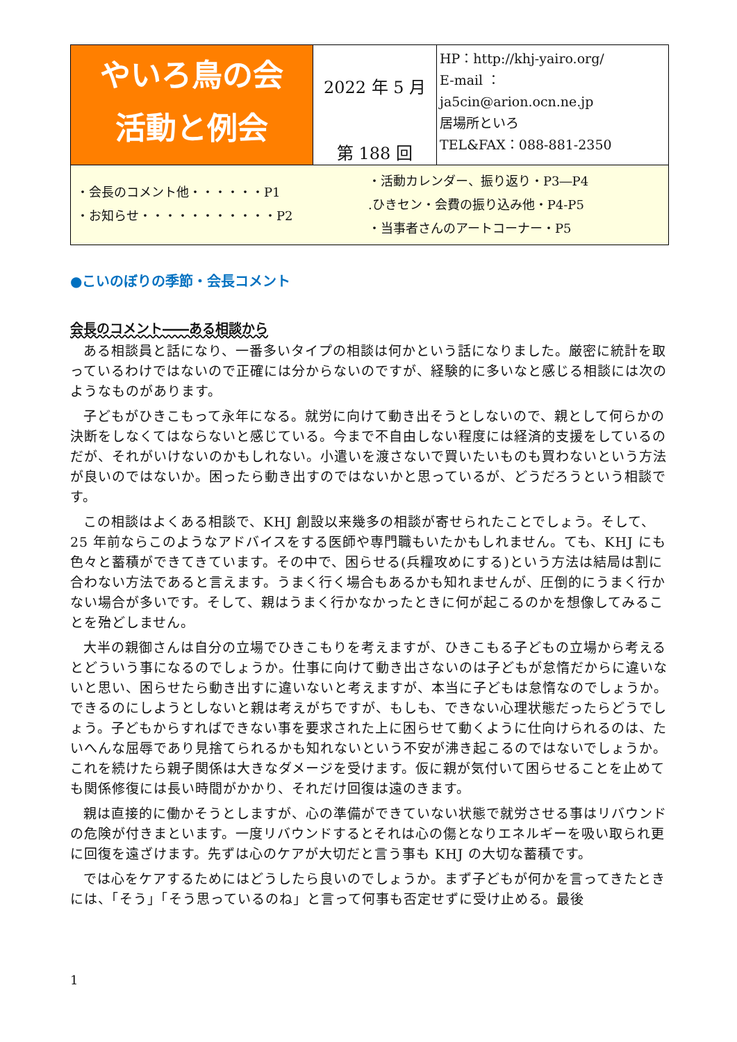| やいろ鳥の会 活動と例会 | 2022 年 5 月 第 188 回 | HP：http://khj-yairo.org/ E-mail ： ja5cin@arion.ocn.ne.jp 居場所といろ TEL&FAX：088-881-2350 |
| ・会長のコメント他・・・・・・P1 ・お知らせ・・・・・・・・・・・P2 ・活動カレンダー、振り返り・P3―P4 .ひきセン・会費の振り込み他・P4-P5 ・当事者さんのアートコーナー・P5 | | |
●こいのぼりの季節・会長コメント
会長のコメント――ある相談から
ある相談員と話になり、一番多いタイプの相談は何かという話になりました。厳密に統計を取っているわけではないので正確には分からないのですが、経験的に多いなと感じる相談には次のようなものがあります。
子どもがひきこもって永年になる。就労に向けて動き出そうとしないので、親として何らかの決断をしなくてはならないと感じている。今まで不自由しない程度には経済的支援をしているのだが、それがいけないのかもしれない。小遣いを渡さないで買いたいものも買わないという方法が良いのではないか。困ったら動き出すのではないかと思っているが、どうだろうという相談です。
この相談はよくある相談で、KHJ 創設以来幾多の相談が寄せられたことでしょう。そして、25 年前ならこのようなアドバイスをする医師や専門職もいたかもしれません。ても、KHJ にも色々と蓄積ができてきています。その中で、困らせる(兵糧攻めにする)という方法は結局は割に合わない方法であると言えます。うまく行く場合もあるかも知れませんが、圧倒的にうまく行かない場合が多いです。そして、親はうまく行かなかったときに何が起こるのかを想像してみることを殆どしません。
大半の親御さんは自分の立場でひきこもりを考えますが、ひきこもる子どもの立場から考えるとどういう事になるのでしょうか。仕事に向けて動き出さないのは子どもが怠惰だからに違いないと思い、困らせたら動き出すに違いないと考えますが、本当に子どもは怠惰なのでしょうか。できるのにしようとしないと親は考えがちですが、もしも、できない心理状態だったらどうでしょう。子どもからすればできない事を要求された上に困らせて動くように仕向けられるのは、たいへんな屈辱であり見捨てられるかも知れないという不安が沸き起こるのではないでしょうか。これを続けたら親子関係は大きなダメージを受けます。仮に親が気付いて困らせることを止めても関係修復には長い時間がかかり、それだけ回復は遠のきます。
親は直接的に働かそうとしますが、心の準備ができていない状態で就労させる事はリバウンドの危険が付きまといます。一度リバウンドするとそれは心の傷となりエネルギーを吸い取られ更に回復を遠ざけます。先ずは心のケアが大切だと言う事も KHJ の大切な蓄積です。
では心をケアするためにはどうしたら良いのでしょうか。まず子どもが何かを言ってきたときには、「そう」「そう思っているのね」と言って何事も否定せずに受け止める。最後
1